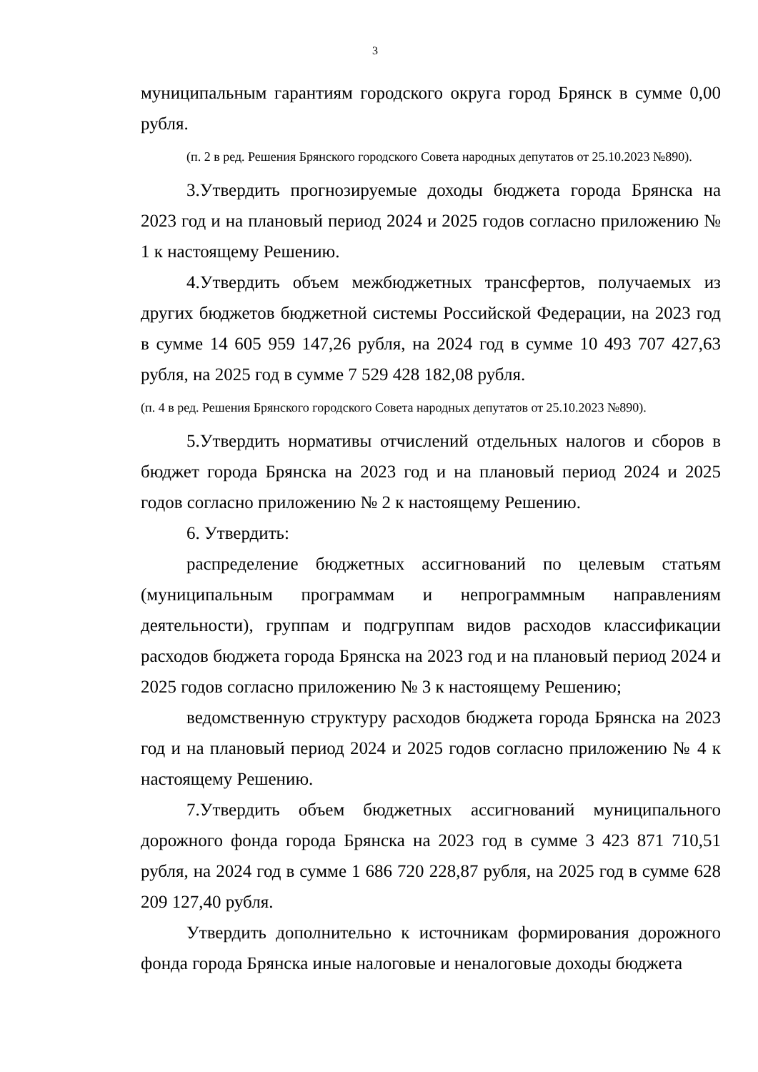3
муниципальным гарантиям городского округа город Брянск в сумме 0,00 рубля.
(п. 2 в ред. Решения Брянского городского Совета народных депутатов от 25.10.2023 №890).
3.Утвердить прогнозируемые доходы бюджета города Брянска на 2023 год и на плановый период 2024 и 2025 годов согласно приложению № 1 к настоящему Решению.
4.Утвердить объем межбюджетных трансфертов, получаемых из других бюджетов бюджетной системы Российской Федерации, на 2023 год в сумме 14 605 959 147,26 рубля, на 2024 год в сумме 10 493 707 427,63 рубля, на 2025 год в сумме 7 529 428 182,08 рубля.
(п. 4 в ред. Решения Брянского городского Совета народных депутатов от 25.10.2023 №890).
5.Утвердить нормативы отчислений отдельных налогов и сборов в бюджет города Брянска на 2023 год и на плановый период 2024 и 2025 годов согласно приложению № 2 к настоящему Решению.
6. Утвердить:
распределение бюджетных ассигнований по целевым статьям (муниципальным программам и непрограммным направлениям деятельности), группам и подгруппам видов расходов классификации расходов бюджета города Брянска на 2023 год и на плановый период 2024 и 2025 годов согласно приложению № 3 к настоящему Решению;
ведомственную структуру расходов бюджета города Брянска на 2023 год и на плановый период 2024 и 2025 годов согласно приложению № 4 к настоящему Решению.
7.Утвердить объем бюджетных ассигнований муниципального дорожного фонда города Брянска на 2023 год в сумме 3 423 871 710,51 рубля, на 2024 год в сумме 1 686 720 228,87 рубля, на 2025 год в сумме 628 209 127,40 рубля.
Утвердить дополнительно к источникам формирования дорожного фонда города Брянска иные налоговые и неналоговые доходы бюджета